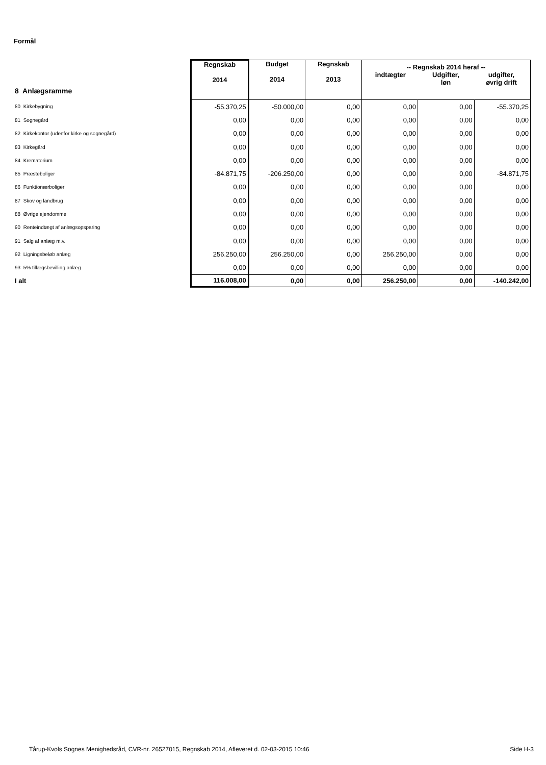Formål
| 8 Anlægsramme | Regnskab 2014 | Budget 2014 | Regnskab 2013 | -- Regnskab 2014 heraf -- indtægter Udgifter, løn udgifter, øvrig drift | | |
| 80 Kirkebygning | -55.370,25 | -50.000,00 | 0,00 | 0,00 | 0,00 | -55.370,25 |
| 81 Sognegård | 0,00 | 0,00 | 0,00 | 0,00 | 0,00 | 0,00 |
| 82 Kirkekontor (udenfor kirke og sognegård) | 0,00 | 0,00 | 0,00 | 0,00 | 0,00 | 0,00 |
| 83 Kirkegård | 0,00 | 0,00 | 0,00 | 0,00 | 0,00 | 0,00 |
| 84 Krematorium | 0,00 | 0,00 | 0,00 | 0,00 | 0,00 | 0,00 |
| 85 Præsteboliger | -84.871,75 | -206.250,00 | 0,00 | 0,00 | 0,00 | -84.871,75 |
| 86 Funktionærboliger | 0,00 | 0,00 | 0,00 | 0,00 | 0,00 | 0,00 |
| 87 Skov og landbrug | 0,00 | 0,00 | 0,00 | 0,00 | 0,00 | 0,00 |
| 88 Øvrige ejendomme | 0,00 | 0,00 | 0,00 | 0,00 | 0,00 | 0,00 |
| 90 Renteindtægt af anlægsopsparing | 0,00 | 0,00 | 0,00 | 0,00 | 0,00 | 0,00 |
| 91 Salg af anlæg m.v. | 0,00 | 0,00 | 0,00 | 0,00 | 0,00 | 0,00 |
| 92 Ligningsbeløb anlæg | 256.250,00 | 256.250,00 | 0,00 | 256.250,00 | 0,00 | 0,00 |
| 93 5% tillægsbevilling anlæg | 0,00 | 0,00 | 0,00 | 0,00 | 0,00 | 0,00 |
| I alt | 116.008,00 | 0,00 | 0,00 | 256.250,00 | 0,00 | -140.242,00 |
Tårup-Kvols Sognes Menighedsråd, CVR-nr. 26527015, Regnskab 2014, Afleveret d. 02-03-2015 10:46
Side H-3